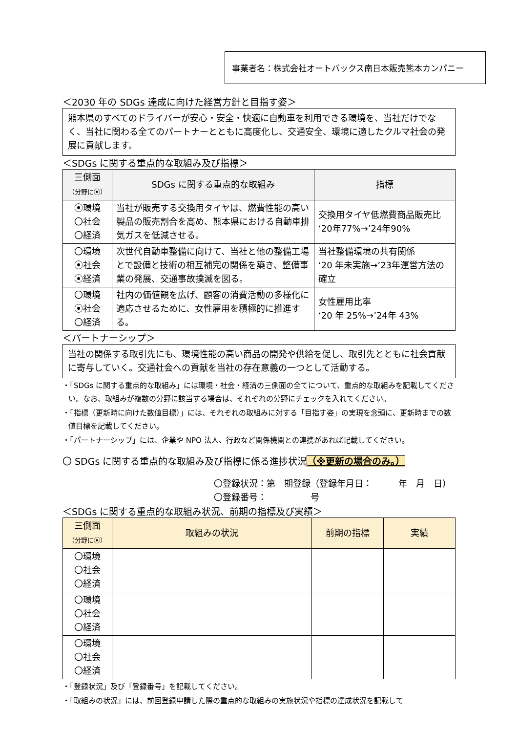事業者名：株式会社オートバックス南日本販売熊本カンパニー
＜2030 年の SDGs 達成に向けた経営方針と目指す姿＞
熊本県のすべてのドライバーが安心・安全・快適に自動車を利用できる環境を、当社だけでなく、当社に関わる全てのパートナーとともに高度化し、交通安全、環境に適したクルマ社会の発展に貢献します。
＜SDGs に関する重点的な取組み及び指標＞
| 三側面 （分野に⦿） | SDGs に関する重点的な取組み | 指標 |
| --- | --- | --- |
| ⦿環境 〇社会 〇経済 | 当社が販売する交換用タイヤは、燃費性能の高い製品の販売割合を高め、熊本県における自動車排気ガスを低減させる。 | 交換用タイヤ低燃費商品販売比 ‘20年77%→’24年90% |
| 〇環境 ⦿社会 ⦿経済 | 次世代自動車整備に向けて、当社と他の整備工場とで設備と技術の相互補完の関係を築き、整備事業の発展、交通事故撲滅を図る。 | 当社整備環境の共有関係 ‘20 年未実施→’23年運営方法の確立 |
| 〇環境 ⦿社会 〇経済 | 社内の価値観を広げ、顧客の消費活動の多様化に適応させるために、女性雇用を積極的に推進する。 | 女性雇用比率 ‘20 年 25%→’24年 43% |
＜パートナーシップ＞
当社の関係する取引先にも、環境性能の高い商品の開発や供給を促し、取引先とともに社会貢献に寄与していく。交通社会への貢献を当社の存在意義の一つとして活動する。
・「SDGs に関する重点的な取組み」には環境・社会・経済の三側面の全てについて、重点的な取組みを記載してください。なお、取組みが複数の分野に該当する場合は、それぞれの分野にチェックを入れてください。
・「指標（更新時に向けた数値目標）」には、それぞれの取組みに対する「目指す姿」の実現を念頭に、更新時までの数値目標を記載してください。
・「パートナーシップ」には、企業や NPO 法人、行政など関係機関との連携があれば記載してください。
〇 SDGs に関する重点的な取組み及び指標に係る進捗状況（※更新の場合のみ。）
〇登録状況：第　期登録（登録年月日：　　　年　月　日）
〇登録番号：　　　　　号
＜SDGs に関する重点的な取組み状況、前期の指標及び実績＞
| 三側面 （分野に⦿） | 取組みの状況 | 前期の指標 | 実績 |
| --- | --- | --- | --- |
| 〇環境 〇社会 〇経済 | | | |
| 〇環境 〇社会 〇経済 | | | |
| 〇環境 〇社会 〇経済 | | | |
・「登録状況」及び「登録番号」を記載してください。
・「取組みの状況」には、前回登録申請した際の重点的な取組みの実施状況や指標の達成状況を記載して